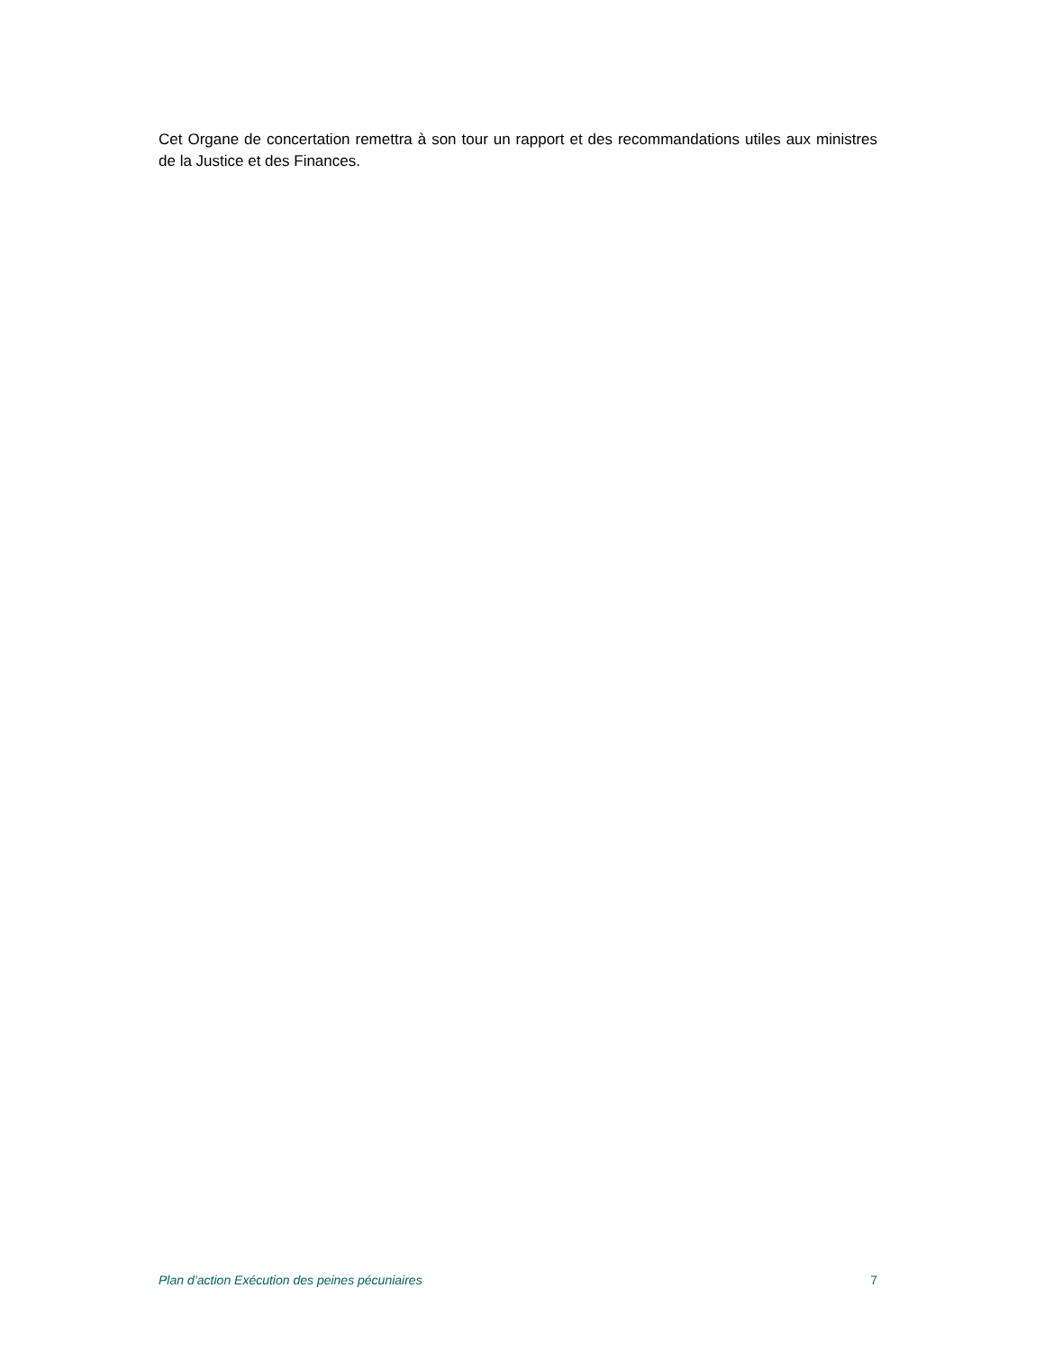Cet Organe de concertation remettra à son tour un rapport et des recommandations utiles aux ministres de la Justice et des Finances.
Plan d’action Exécution des peines pécuniaires 7